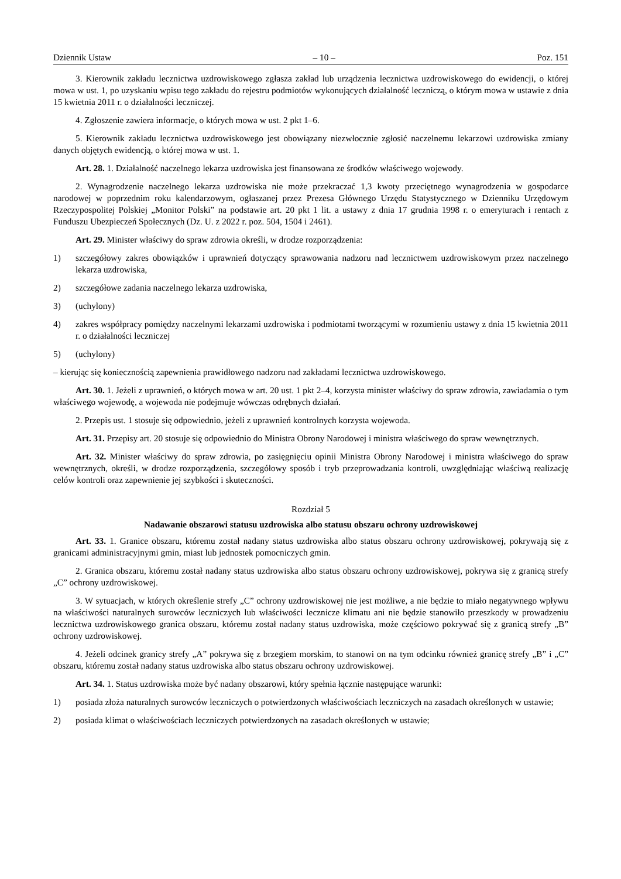Dziennik Ustaw – 10 – Poz. 151
3. Kierownik zakładu lecznictwa uzdrowiskowego zgłasza zakład lub urządzenia lecznictwa uzdrowiskowego do ewidencji, o której mowa w ust. 1, po uzyskaniu wpisu tego zakładu do rejestru podmiotów wykonujących działalność leczniczą, o którym mowa w ustawie z dnia 15 kwietnia 2011 r. o działalności leczniczej.
4. Zgłoszenie zawiera informacje, o których mowa w ust. 2 pkt 1–6.
5. Kierownik zakładu lecznictwa uzdrowiskowego jest obowiązany niezwłocznie zgłosić naczelnemu lekarzowi uzdrowiska zmiany danych objętych ewidencją, o której mowa w ust. 1.
Art. 28. 1. Działalność naczelnego lekarza uzdrowiska jest finansowana ze środków właściwego wojewody.
2. Wynagrodzenie naczelnego lekarza uzdrowiska nie może przekraczać 1,3 kwoty przeciętnego wynagrodzenia w gospodarce narodowej w poprzednim roku kalendarzowym, ogłaszanej przez Prezesa Głównego Urzędu Statystycznego w Dzienniku Urzędowym Rzeczypospolitej Polskiej „Monitor Polski” na podstawie art. 20 pkt 1 lit. a ustawy z dnia 17 grudnia 1998 r. o emeryturach i rentach z Funduszu Ubezpieczeń Społecznych (Dz. U. z 2022 r. poz. 504, 1504 i 2461).
Art. 29. Minister właściwy do spraw zdrowia określi, w drodze rozporządzenia:
1) szczegółowy zakres obowiązków i uprawnień dotyczący sprawowania nadzoru nad lecznictwem uzdrowiskowym przez naczelnego lekarza uzdrowiska,
2) szczegółowe zadania naczelnego lekarza uzdrowiska,
3) (uchylony)
4) zakres współpracy pomiędzy naczelnymi lekarzami uzdrowiska i podmiotami tworzącymi w rozumieniu ustawy z dnia 15 kwietnia 2011 r. o działalności leczniczej
5) (uchylony)
– kierując się koniecznością zapewnienia prawidłowego nadzoru nad zakładami lecznictwa uzdrowiskowego.
Art. 30. 1. Jeżeli z uprawnień, o których mowa w art. 20 ust. 1 pkt 2–4, korzysta minister właściwy do spraw zdrowia, zawiadamia o tym właściwego wojewodę, a wojewoda nie podejmuje wówczas odrębnych działań.
2. Przepis ust. 1 stosuje się odpowiednio, jeżeli z uprawnień kontrolnych korzysta wojewoda.
Art. 31. Przepisy art. 20 stosuje się odpowiednio do Ministra Obrony Narodowej i ministra właściwego do spraw wewnętrznych.
Art. 32. Minister właściwy do spraw zdrowia, po zasięgnięciu opinii Ministra Obrony Narodowej i ministra właściwego do spraw wewnętrznych, określi, w drodze rozporządzenia, szczegółowy sposób i tryb przeprowadzania kontroli, uwzględniając właściwą realizację celów kontroli oraz zapewnienie jej szybkości i skuteczności.
Rozdział 5
Nadawanie obszarowi statusu uzdrowiska albo statusu obszaru ochrony uzdrowiskowej
Art. 33. 1. Granice obszaru, któremu został nadany status uzdrowiska albo status obszaru ochrony uzdrowiskowej, pokrywają się z granicami administracyjnymi gmin, miast lub jednostek pomocniczych gmin.
2. Granica obszaru, któremu został nadany status uzdrowiska albo status obszaru ochrony uzdrowiskowej, pokrywa się z granicą strefy „C” ochrony uzdrowiskowej.
3. W sytuacjach, w których określenie strefy „C” ochrony uzdrowiskowej nie jest możliwe, a nie będzie to miało negatywnego wpływu na właściwości naturalnych surowców leczniczych lub właściwości lecznicze klimatu ani nie będzie stanowiło przeszkody w prowadzeniu lecznictwa uzdrowiskowego granica obszaru, któremu został nadany status uzdrowiska, może częściowo pokrywać się z granicą strefy „B” ochrony uzdrowiskowej.
4. Jeżeli odcinek granicy strefy „A” pokrywa się z brzegiem morskim, to stanowi on na tym odcinku również granicę strefy „B” i „C” obszaru, któremu został nadany status uzdrowiska albo status obszaru ochrony uzdrowiskowej.
Art. 34. 1. Status uzdrowiska może być nadany obszarowi, który spełnia łącznie następujące warunki:
1) posiada złoża naturalnych surowców leczniczych o potwierdzonych właściwościach leczniczych na zasadach określonych w ustawie;
2) posiada klimat o właściwościach leczniczych potwierdzonych na zasadach określonych w ustawie;